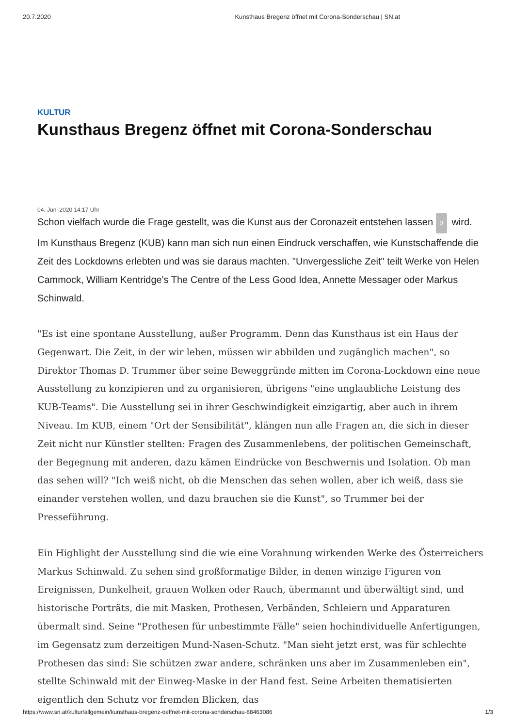20.7.2020 Kunsthaus Bregenz öffnet mit Corona-Sonderschau | SN.at
KULTUR
Kunsthaus Bregenz öffnet mit Corona-Sonderschau
04. Juni 2020 14:17 Uhr
Schon vielfach wurde die Frage gestellt, was die Kunst aus der Coronazeit entstehen lassen 0 wird. Im Kunsthaus Bregenz (KUB) kann man sich nun einen Eindruck verschaffen, wie Kunstschaffende die Zeit des Lockdowns erlebten und was sie daraus machten. "Unvergessliche Zeit" teilt Werke von Helen Cammock, William Kentridge's The Centre of the Less Good Idea, Annette Messager oder Markus Schinwald.
"Es ist eine spontane Ausstellung, außer Programm. Denn das Kunsthaus ist ein Haus der Gegenwart. Die Zeit, in der wir leben, müssen wir abbilden und zugänglich machen", so Direktor Thomas D. Trummer über seine Beweggründe mitten im Corona-Lockdown eine neue Ausstellung zu konzipieren und zu organisieren, übrigens "eine unglaubliche Leistung des KUB-Teams". Die Ausstellung sei in ihrer Geschwindigkeit einzigartig, aber auch in ihrem Niveau. Im KUB, einem "Ort der Sensibilität", klängen nun alle Fragen an, die sich in dieser Zeit nicht nur Künstler stellten: Fragen des Zusammenlebens, der politischen Gemeinschaft, der Begegnung mit anderen, dazu kämen Eindrücke von Beschwernis und Isolation. Ob man das sehen will? "Ich weiß nicht, ob die Menschen das sehen wollen, aber ich weiß, dass sie einander verstehen wollen, und dazu brauchen sie die Kunst", so Trummer bei der Presseführung.
Ein Highlight der Ausstellung sind die wie eine Vorahnung wirkenden Werke des Österreichers Markus Schinwald. Zu sehen sind großformatige Bilder, in denen winzige Figuren von Ereignissen, Dunkelheit, grauen Wolken oder Rauch, übermannt und überwältigt sind, und historische Porträts, die mit Masken, Prothesen, Verbänden, Schleiern und Apparaturen übermalt sind. Seine "Prothesen für unbestimmte Fälle" seien hochindividuelle Anfertigungen, im Gegensatz zum derzeitigen Mund-Nasen-Schutz. "Man sieht jetzt erst, was für schlechte Prothesen das sind: Sie schützen zwar andere, schränken uns aber im Zusammenleben ein", stellte Schinwald mit der Einweg-Maske in der Hand fest. Seine Arbeiten thematisierten eigentlich den Schutz vor fremden Blicken, das
https://www.sn.at/kultur/allgemein/kunsthaus-bregenz-oeffnet-mit-corona-sonderschau-88463086 1/3